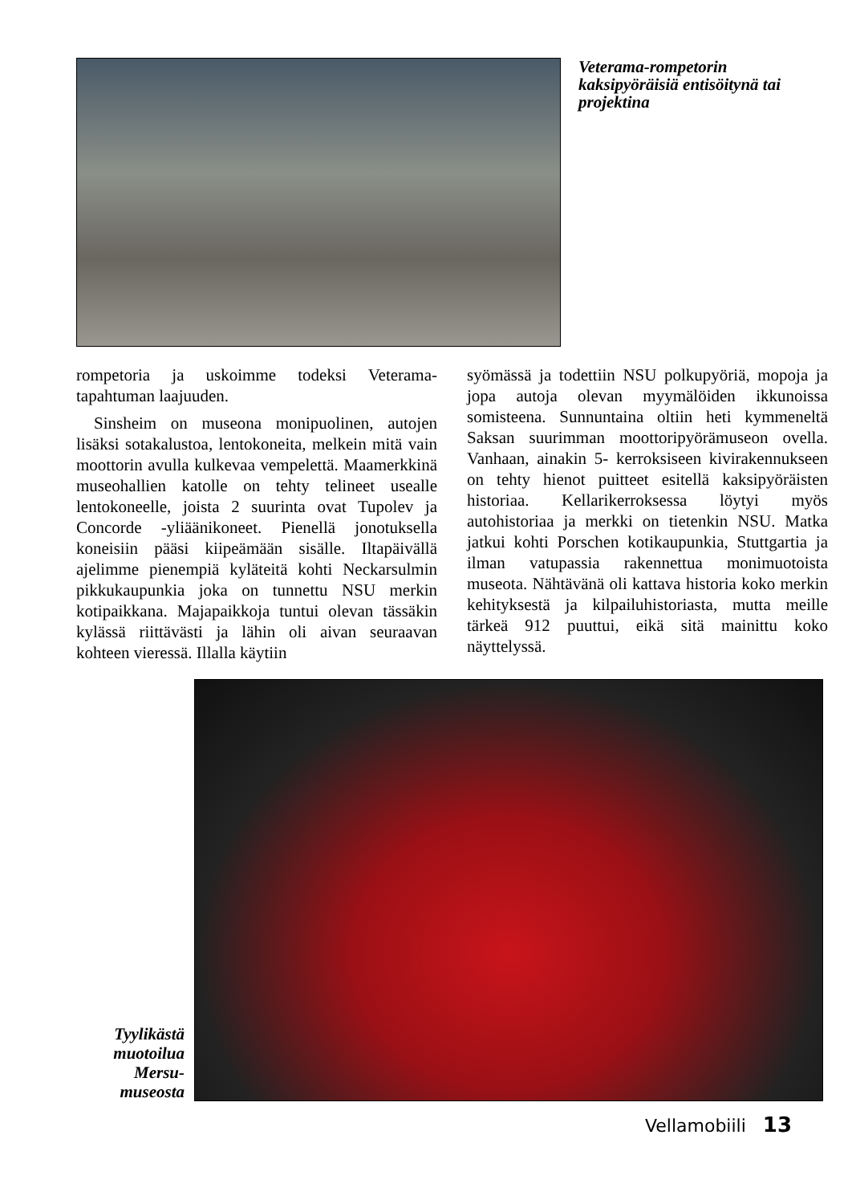Veterama-rompetorin kaksipyöräisiä entisöitynä tai projektina
rompetoria ja uskoimme todeksi Veterama-tapahtuman laajuuden.
Sinsheim on museona monipuolinen, autojen lisäksi sotakalustoa, lentokoneita, melkein mitä vain moottorin avulla kulkevaa vempelettä. Maamerkkinä museohallien katolle on tehty telineet usealle lentokoneelle, joista 2 suurinta ovat Tupolev ja Concorde -yliäänikoneet. Pienellä jonotuksella koneisiin pääsi kiipeämään sisälle. Iltapäivällä ajelimme pienempiä kyläteitä kohti Neckarsulmin pikkukaupunkia joka on tunnettu NSU merkin kotipaikkana. Majapaikkoja tuntui olevan tässäkin kylässä riittävästi ja lähin oli aivan seuraavan kohteen vieressä. Illalla käytiin
syömässä ja todettiin NSU polkupyöriä, mopoja ja jopa autoja olevan myymälöiden ikkunoissa somisteena. Sunnuntaina oltiin heti kymmeneltä Saksan suurimman moottoripyörämuseon ovella. Vanhaan, ainakin 5- kerroksiseen kivirakennukseen on tehty hienot puitteet esitellä kaksipyöräisten historiaa. Kellarikerroksessa löytyi myös autohistoriaa ja merkki on tietenkin NSU. Matka jatkui kohti Porschen kotikaupunkia, Stuttgartia ja ilman vatupassia rakennettua monimuotoista museota. Nähtävänä oli kattava historia koko merkin kehityksestä ja kilpailuhistoriasta, mutta meille tärkeä 912 puuttui, eikä sitä mainittu koko näyttelyssä.
Tyylikästä muotoilua Mersu-museosta
Vellamobiili 13